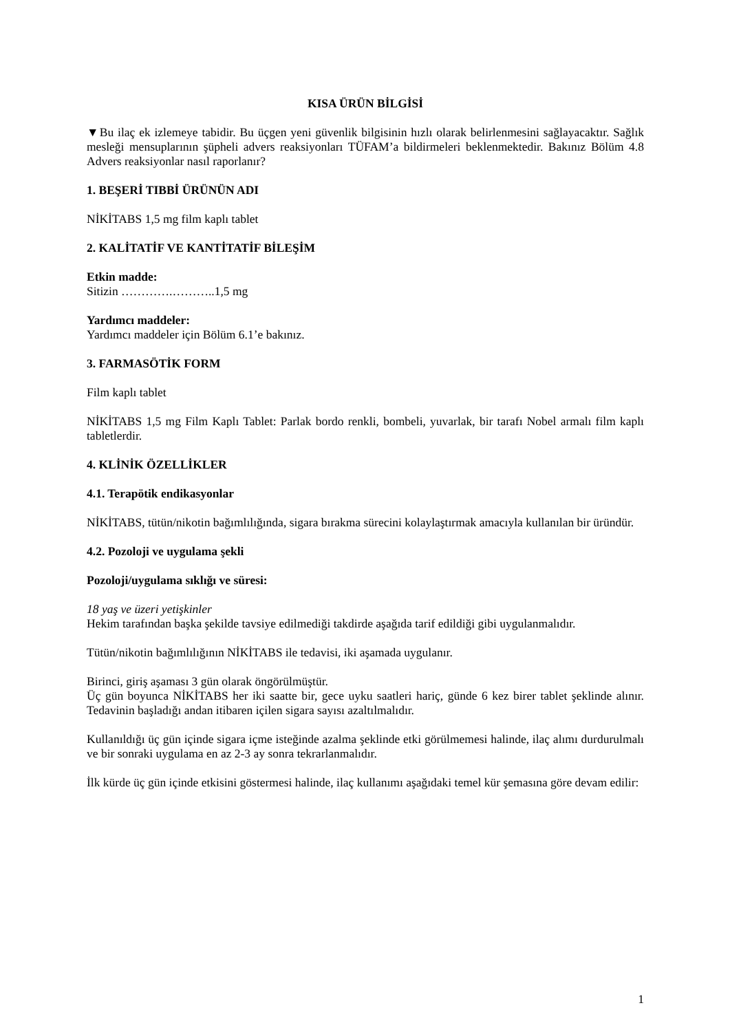KISA ÜRÜN BİLGİSİ
▼Bu ilaç ek izlemeye tabidir. Bu üçgen yeni güvenlik bilgisinin hızlı olarak belirlenmesini sağlayacaktır. Sağlık mesleği mensuplarının şüpheli advers reaksiyonları TÜFAM’a bildirmeleri beklenmektedir. Bakınız Bölüm 4.8 Advers reaksiyonlar nasıl raporlanır?
1. BEŞERİ TIBBİ ÜRÜNÜN ADI
NİKİTABS 1,5 mg film kaplı tablet
2. KALİTATİF VE KANTİTATİF BİLEŞİM
Etkin madde:
Sitizin ………….………..1,5 mg
Yardımcı maddeler:
Yardımcı maddeler için Bölüm 6.1’e bakınız.
3. FARMASÖTİK FORM
Film kaplı tablet
NİKİTABS 1,5 mg Film Kaplı Tablet: Parlak bordo renkli, bombeli, yuvarlak, bir tarafı Nobel armalı film kaplı tabletlerdir.
4. KLİNİK ÖZELLİKLER
4.1. Terapötik endikasyonlar
NİKİTABS, tütün/nikotin bağımlılığında, sigara bırakma sürecini kolaylaştırmak amacıyla kullanılan bir üründür.
4.2. Pozoloji ve uygulama şekli
Pozoloji/uygulama sıklığı ve süresi:
18 yaş ve üzeri yetişkinler
Hekim tarafından başka şekilde tavsiye edilmediği takdirde aşağıda tarif edildiği gibi uygulanmalıdır.
Tütün/nikotin bağımlılığının NİKİTABS ile tedavisi, iki aşamada uygulanır.
Birinci, giriş aşaması 3 gün olarak öngörülmüştür.
Üç gün boyunca NİKİTABS her iki saatte bir, gece uyku saatleri hariç, günde 6 kez birer tablet şeklinde alınır. Tedavinin başladığı andan itibaren içilen sigara sayısı azaltılmalıdır.
Kullanıldığı üç gün içinde sigara içme isteğinde azalma şeklinde etki görülmemesi halinde, ilaç alımı durdurulmalı ve bir sonraki uygulama en az 2-3 ay sonra tekrarlanmalıdır.
İlk kürde üç gün içinde etkisini göstermesi halinde, ilaç kullanımı aşağıdaki temel kür şemasına göre devam edilir:
1